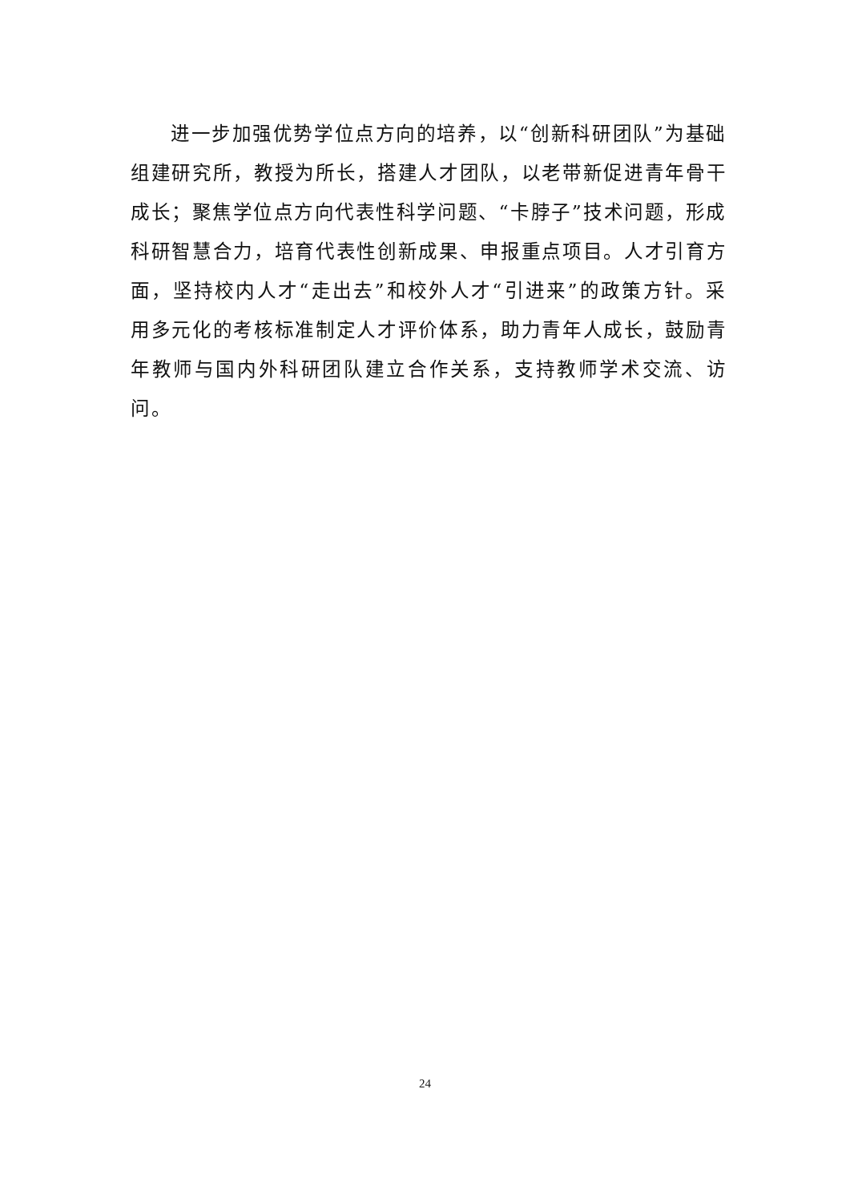进一步加强优势学位点方向的培养，以“创新科研团队”为基础组建研究所，教授为所长，搭建人才团队，以老带新促进青年骨干成长；聚焦学位点方向代表性科学问题、“卡脖子”技术问题，形成科研智慧合力，培育代表性创新成果、申报重点项目。人才引育方面，坚持校内人才“走出去”和校外人才“引进来”的政策方针。采用多元化的考核标准制定人才评价体系，助力青年人成长，鼓励青年教师与国内外科研团队建立合作关系，支持教师学术交流、访问。
24